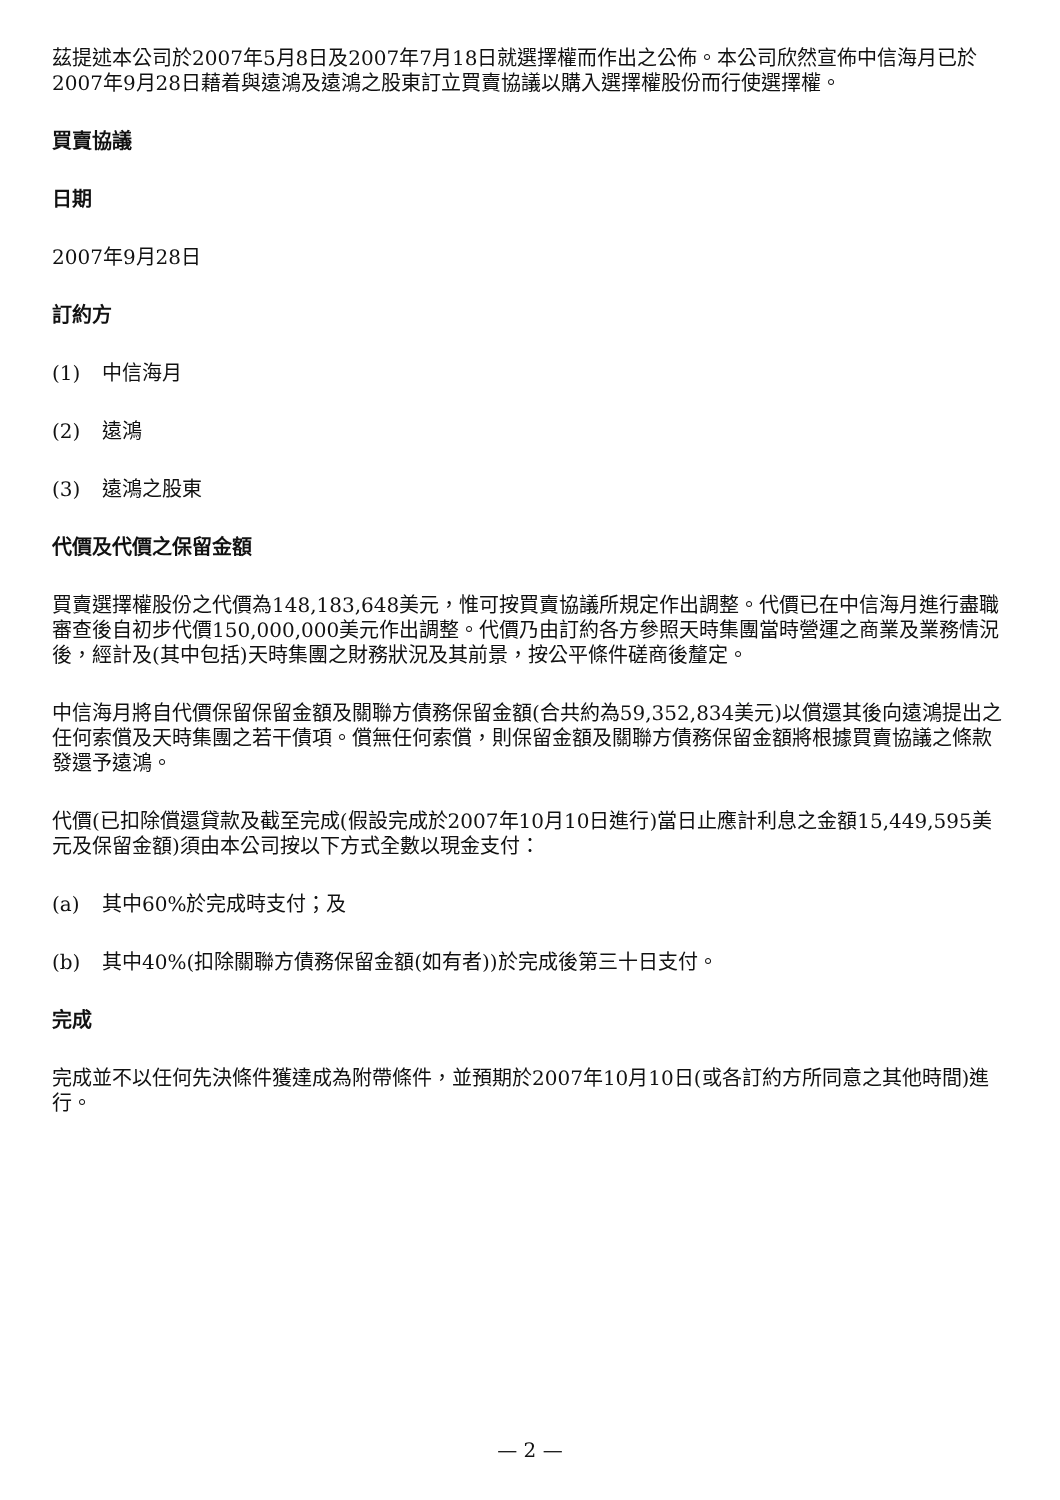茲提述本公司於2007年5月8日及2007年7月18日就選擇權而作出之公佈。本公司欣然宣佈中信海月已於2007年9月28日藉着與遠鴻及遠鴻之股東訂立買賣協議以購入選擇權股份而行使選擇權。
買賣協議
日期
2007年9月28日
訂約方
(1) 中信海月
(2) 遠鴻
(3) 遠鴻之股東
代價及代價之保留金額
買賣選擇權股份之代價為148,183,648美元，惟可按買賣協議所規定作出調整。代價已在中信海月進行盡職審查後自初步代價150,000,000美元作出調整。代價乃由訂約各方參照天時集團當時營運之商業及業務情況後，經計及(其中包括)天時集團之財務狀況及其前景，按公平條件磋商後釐定。
中信海月將自代價保留保留金額及關聯方債務保留金額(合共約為59,352,834美元)以償還其後向遠鴻提出之任何索償及天時集團之若干債項。償無任何索償，則保留金額及關聯方債務保留金額將根據買賣協議之條款發還予遠鴻。
代價(已扣除償還貸款及截至完成(假設完成於2007年10月10日進行)當日止應計利息之金額15,449,595美元及保留金額)須由本公司按以下方式全數以現金支付：
(a) 其中60%於完成時支付；及
(b) 其中40%(扣除關聯方債務保留金額(如有者))於完成後第三十日支付。
完成
完成並不以任何先決條件獲達成為附帶條件，並預期於2007年10月10日(或各訂約方所同意之其他時間)進行。
— 2 —